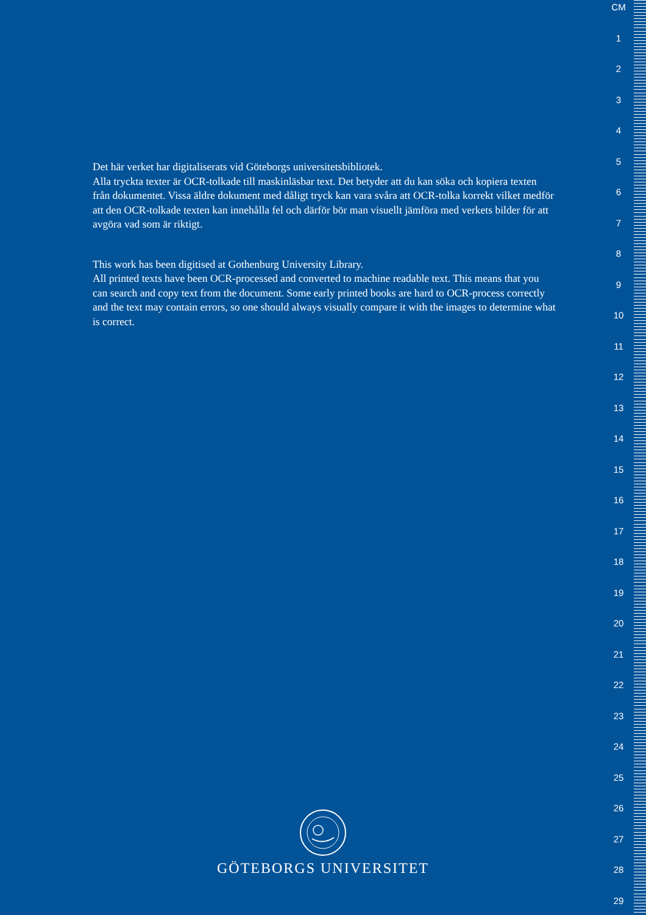Det här verket har digitaliserats vid Göteborgs universitetsbibliotek.
Alla tryckta texter är OCR-tolkade till maskinläsbar text. Det betyder att du kan söka och kopiera texten från dokumentet. Vissa äldre dokument med dåligt tryck kan vara svåra att OCR-tolka korrekt vilket medför att den OCR-tolkade texten kan innehålla fel och därför bör man visuellt jämföra med verkets bilder för att avgöra vad som är riktigt.
This work has been digitised at Gothenburg University Library.
All printed texts have been OCR-processed and converted to machine readable text. This means that you can search and copy text from the document. Some early printed books are hard to OCR-process correctly and the text may contain errors, so one should always visually compare it with the images to determine what is correct.
GÖTEBORGS UNIVERSITET
CM
1
2
3
4
5
6
7
8
9
10
11
12
13
14
15
16
17
18
19
20
21
22
23
24
25
26
27
28
29